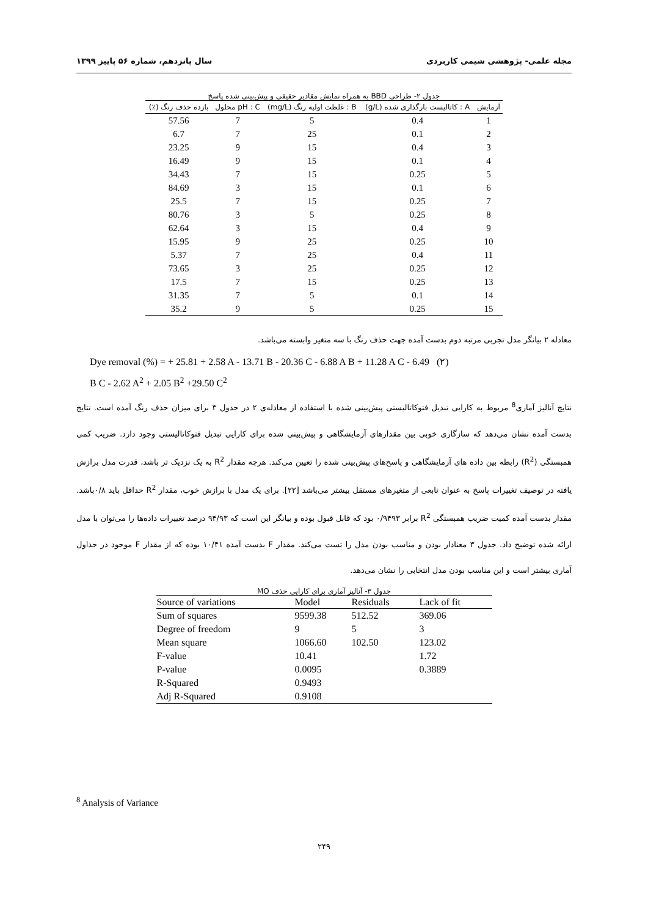مجله علمی- پژوهشی شیمی کاربردی سال پانزدهم، شماره ۵۶ پاییز ۱۳۹۹
جدول ۲- طراحی BBD به همراه نمایش مقادیر حقیقی و پیش‌بینی شده پاسخ
| آزمایش | A : کاتالیست بارگذاری شده (g/L) | B : غلظت اولیه رنگ (mg/L) | pH : C محلول | بازده حذف رنگ (٪) |
| --- | --- | --- | --- | --- |
| 1 | 0.4 | 5 | 7 | 57.56 |
| 2 | 0.1 | 25 | 7 | 6.7 |
| 3 | 0.4 | 15 | 9 | 23.25 |
| 4 | 0.1 | 15 | 9 | 16.49 |
| 5 | 0.25 | 15 | 7 | 34.43 |
| 6 | 0.1 | 15 | 3 | 84.69 |
| 7 | 0.25 | 15 | 7 | 25.5 |
| 8 | 0.25 | 5 | 3 | 80.76 |
| 9 | 0.4 | 15 | 3 | 62.64 |
| 10 | 0.25 | 25 | 9 | 15.95 |
| 11 | 0.4 | 25 | 7 | 5.37 |
| 12 | 0.25 | 25 | 3 | 73.65 |
| 13 | 0.25 | 15 | 7 | 17.5 |
| 14 | 0.1 | 5 | 7 | 31.35 |
| 15 | 0.25 | 5 | 9 | 35.2 |
معادله ۲ بیانگر مدل تجربی مرتبه دوم بدست آمده جهت حذف رنگ با سه متغیر وابسته می‌باشد.
Dye removal (%) = + 25.81 + 2.58 A - 13.71 B - 20.36 C - 6.88 A B + 11.28 A C - 6.49 (۲)
B C - 2.62 A<sup>2</sup> + 2.05 B<sup>2</sup> +29.50 C<sup>2</sup>
نتایج آنالیز آماری<sup>8</sup> مربوط به کارایی تبدیل فتوکاتالیستی پیش‌بینی شده با استفاده از معادله‌ی ۲ در جدول ۳ برای میزان حذف رنگ آمده است. نتایج بدست آمده نشان می‌دهد که سازگاری خوبی بین مقدارهای آزمایشگاهی و پیش‌بینی شده برای کارایی تبدیل فتوکاتالیستی وجود دارد. ضریب کمی همبستگی (R<sup>2</sup>) رابطه بین داده های آزمایشگاهی و پاسخ‌های پیش‌بینی شده را تعیین می‌کند. هرچه مقدار R<sup>2</sup> به یک نزدیک تر باشد، قدرت مدل برازش یافته در توصیف تغییرات پاسخ به عنوان تابعی از متغیرهای مستقل بیشتر می‌باشد [۲۲]. برای یک مدل با برازش خوب، مقدار R<sup>2</sup> حداقل باید ۰/۸باشد. مقدار بدست آمده کمیت ضریب همبستگی R<sup>2</sup> برابر ۰/۹۴۹۳ بود که قابل قبول بوده و بیانگر این است که ۹۴/۹۳ درصد تغییرات داده‌ها را می‌توان با مدل ارائه شده توضیح داد. جدول ۳ معنادار بودن و مناسب بودن مدل را تست می‌کند. مقدار F بدست آمده ۱۰/۴۱ بوده که از مقدار F موجود در جداول آماری بیشتر است و این مناسب بودن مدل انتخابی را نشان می‌دهد.
جدول ۳- آنالیز آماری برای کارایی حذف MO
| Source of variations | Model | Residuals | Lack of fit |
| --- | --- | --- | --- |
| Sum of squares | 9599.38 | 512.52 | 369.06 |
| Degree of freedom | 9 | 5 | 3 |
| Mean square | 1066.60 | 102.50 | 123.02 |
| F-value | 10.41 | | 1.72 |
| P-value | 0.0095 | | 0.3889 |
| R-Squared | 0.9493 | | |
| Adj R-Squared | 0.9108 | | |
<sup>8</sup> Analysis of Variance
۲۴۹